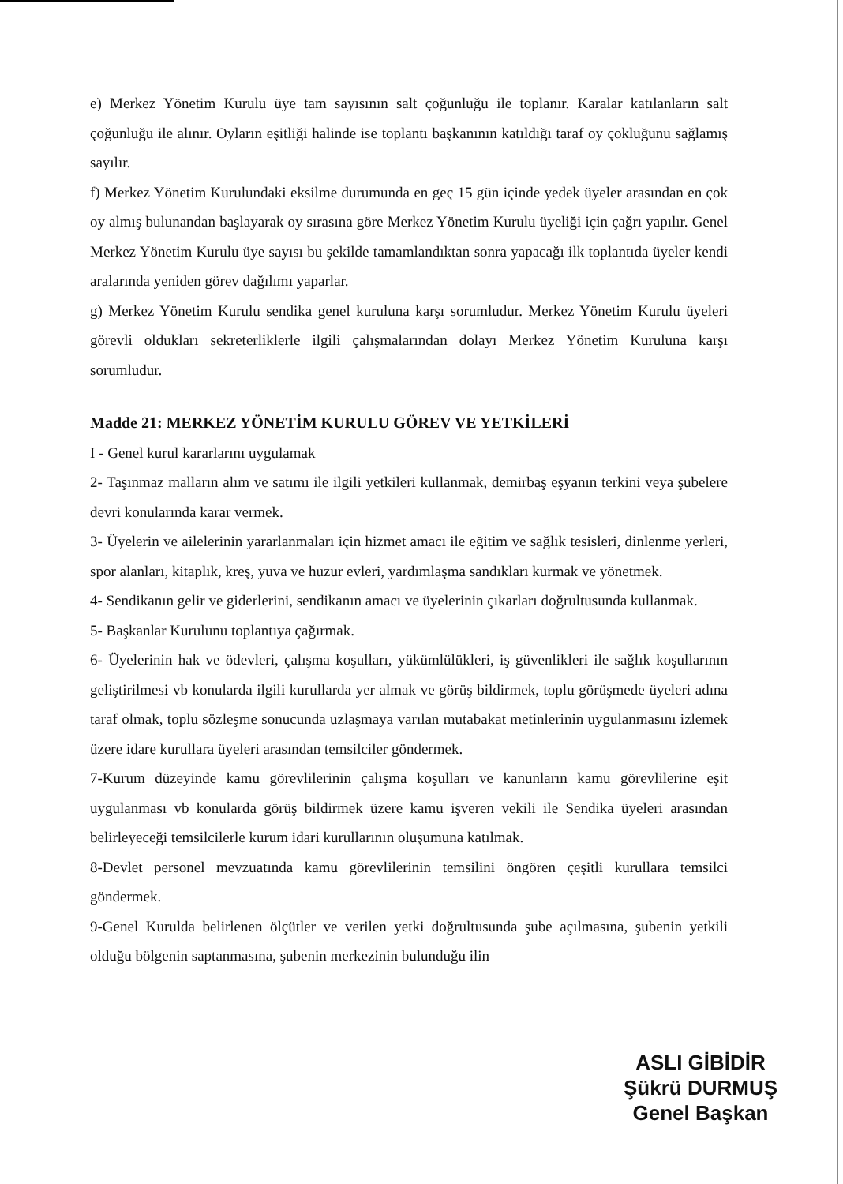e) Merkez Yönetim Kurulu üye tam sayısının salt çoğunluğu ile toplanır. Karalar katılanların salt çoğunluğu ile alınır. Oyların eşitliği halinde ise toplantı başkanının katıldığı taraf oy çokluğunu sağlamış sayılır.
f) Merkez Yönetim Kurulundaki eksilme durumunda en geç 15 gün içinde yedek üyeler arasından en çok oy almış bulunandan başlayarak oy sırasına göre Merkez Yönetim Kurulu üyeliği için çağrı yapılır. Genel Merkez Yönetim Kurulu üye sayısı bu şekilde tamamlandıktan sonra yapacağı ilk toplantıda üyeler kendi aralarında yeniden görev dağılımı yaparlar.
g) Merkez Yönetim Kurulu sendika genel kuruluna karşı sorumludur. Merkez Yönetim Kurulu üyeleri görevli oldukları sekreterliklerle ilgili çalışmalarından dolayı Merkez Yönetim Kuruluna karşı sorumludur.
Madde 21: MERKEZ YÖNETİM KURULU GÖREV VE YETKİLERİ
I - Genel kurul kararlarını uygulamak
2- Taşınmaz malların alım ve satımı ile ilgili yetkileri kullanmak, demirbaş eşyanın terkini veya şubelere devri konularında karar vermek.
3- Üyelerin ve ailelerinin yararlanmaları için hizmet amacı ile eğitim ve sağlık tesisleri, dinlenme yerleri, spor alanları, kitaplık, kreş, yuva ve huzur evleri, yardımlaşma sandıkları kurmak ve yönetmek.
4- Sendikanın gelir ve giderlerini, sendikanın amacı ve üyelerinin çıkarları doğrultusunda kullanmak.
5- Başkanlar Kurulunu toplantıya çağırmak.
6- Üyelerinin hak ve ödevleri, çalışma koşulları, yükümlülükleri, iş güvenlikleri ile sağlık koşullarının geliştirilmesi vb konularda ilgili kurullarda yer almak ve görüş bildirmek, toplu görüşmede üyeleri adına taraf olmak, toplu sözleşme sonucunda uzlaşmaya varılan mutabakat metinlerinin uygulanmasını izlemek üzere idare kurullara üyeleri arasından temsilciler göndermek.
7-Kurum düzeyinde kamu görevlilerinin çalışma koşulları ve kanunların kamu görevlilerine eşit uygulanması vb konularda görüş bildirmek üzere kamu işveren vekili ile Sendika üyeleri arasından belirleyeceği temsilcilerle kurum idari kurullarının oluşumuna katılmak.
8-Devlet personel mevzuatında kamu görevlilerinin temsilini öngören çeşitli kurullara temsilci göndermek.
9-Genel Kurulda belirlenen ölçütler ve verilen yetki doğrultusunda şube açılmasına, şubenin yetkili olduğu bölgenin saptanmasına, şubenin merkezinin bulunduğu ilin
ASLI GİBİDİR
Şükrü DURMUŞ
Genel Başkan